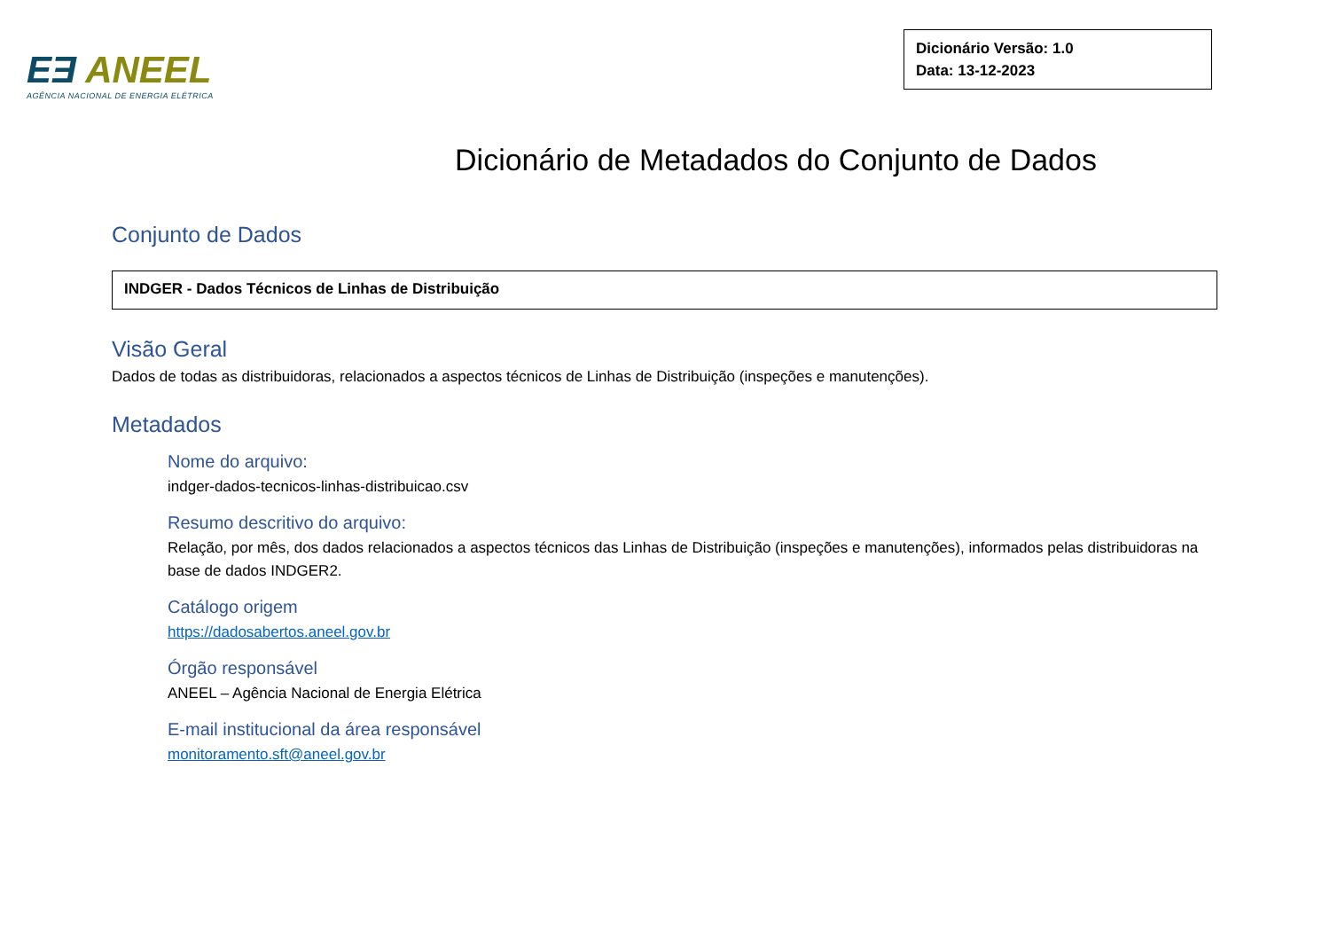EƎ ANEEL
AGÊNCIA NACIONAL DE ENERGIA ELÉTRICA
Dicionário Versão: 1.0
Data: 13-12-2023
Dicionário de Metadados do Conjunto de Dados
Conjunto de Dados
INDGER - Dados Técnicos de Linhas de Distribuição
Visão Geral
Dados de todas as distribuidoras, relacionados a aspectos técnicos de Linhas de Distribuição (inspeções e manutenções).
Metadados
Nome do arquivo:
indger-dados-tecnicos-linhas-distribuicao.csv
Resumo descritivo do arquivo:
Relação, por mês, dos dados relacionados a aspectos técnicos das Linhas de Distribuição (inspeções e manutenções), informados pelas distribuidoras na base de dados INDGER2.
Catálogo origem
https://dadosabertos.aneel.gov.br
Órgão responsável
ANEEL – Agência Nacional de Energia Elétrica
E-mail institucional da área responsável
monitoramento.sft@aneel.gov.br